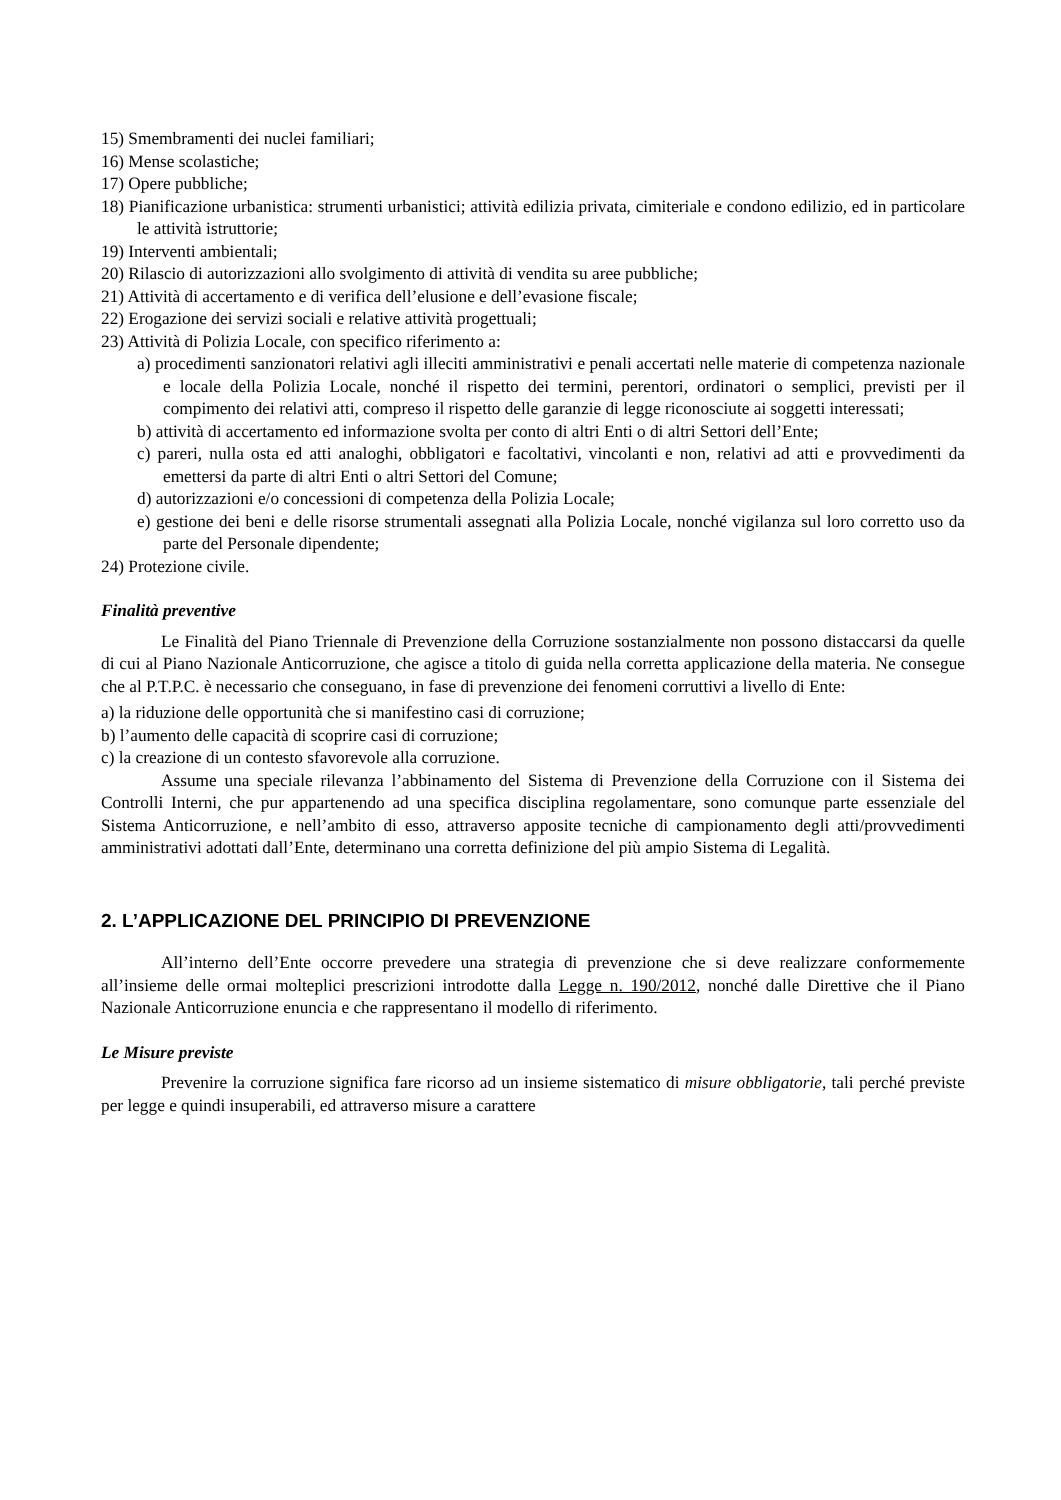15) Smembramenti dei nuclei familiari;
16) Mense scolastiche;
17) Opere pubbliche;
18) Pianificazione urbanistica: strumenti urbanistici; attività edilizia privata, cimiteriale e condono edilizio, ed in particolare le attività istruttorie;
19) Interventi ambientali;
20) Rilascio di autorizzazioni allo svolgimento di attività di vendita su aree pubbliche;
21) Attività di accertamento e di verifica dell’elusione e dell’evasione fiscale;
22) Erogazione dei servizi sociali e relative attività progettuali;
23) Attività di Polizia Locale, con specifico riferimento a:
a) procedimenti sanzionatori relativi agli illeciti amministrativi e penali accertati nelle materie di competenza nazionale e locale della Polizia Locale, nonché il rispetto dei termini, perentori, ordinatori o semplici, previsti per il compimento dei relativi atti, compreso il rispetto delle garanzie di legge riconosciute ai soggetti interessati;
b) attività di accertamento ed informazione svolta per conto di altri Enti o di altri Settori dell’Ente;
c) pareri, nulla osta ed atti analoghi, obbligatori e facoltativi, vincolanti e non, relativi ad atti e provvedimenti da emettersi da parte di altri Enti o altri Settori del Comune;
d) autorizzazioni e/o concessioni di competenza della Polizia Locale;
e) gestione dei beni e delle risorse strumentali assegnati alla Polizia Locale, nonché vigilanza sul loro corretto uso da parte del Personale dipendente;
24) Protezione civile.
Finalità preventive
Le Finalità del Piano Triennale di Prevenzione della Corruzione sostanzialmente non possono distaccarsi da quelle di cui al Piano Nazionale Anticorruzione, che agisce a titolo di guida nella corretta applicazione della materia. Ne consegue che al P.T.P.C. è necessario che conseguano, in fase di prevenzione dei fenomeni corruttivi a livello di Ente:
a) la riduzione delle opportunità che si manifestino casi di corruzione;
b) l’aumento delle capacità di scoprire casi di corruzione;
c) la creazione di un contesto sfavorevole alla corruzione.
Assume una speciale rilevanza l’abbinamento del Sistema di Prevenzione della Corruzione con il Sistema dei Controlli Interni, che pur appartenendo ad una specifica disciplina regolamentare, sono comunque parte essenziale del Sistema Anticorruzione, e nell’ambito di esso, attraverso apposite tecniche di campionamento degli atti/provvedimenti amministrativi adottati dall’Ente, determinano una corretta definizione del più ampio Sistema di Legalità.
2. L’APPLICAZIONE DEL PRINCIPIO DI PREVENZIONE
All’interno dell’Ente occorre prevedere una strategia di prevenzione che si deve realizzare conformemente all’insieme delle ormai molteplici prescrizioni introdotte dalla Legge n. 190/2012, nonché dalle Direttive che il Piano Nazionale Anticorruzione enuncia e che rappresentano il modello di riferimento.
Le Misure previste
Prevenire la corruzione significa fare ricorso ad un insieme sistematico di misure obbligatorie, tali perché previste per legge e quindi insuperabili, ed attraverso misure a carattere